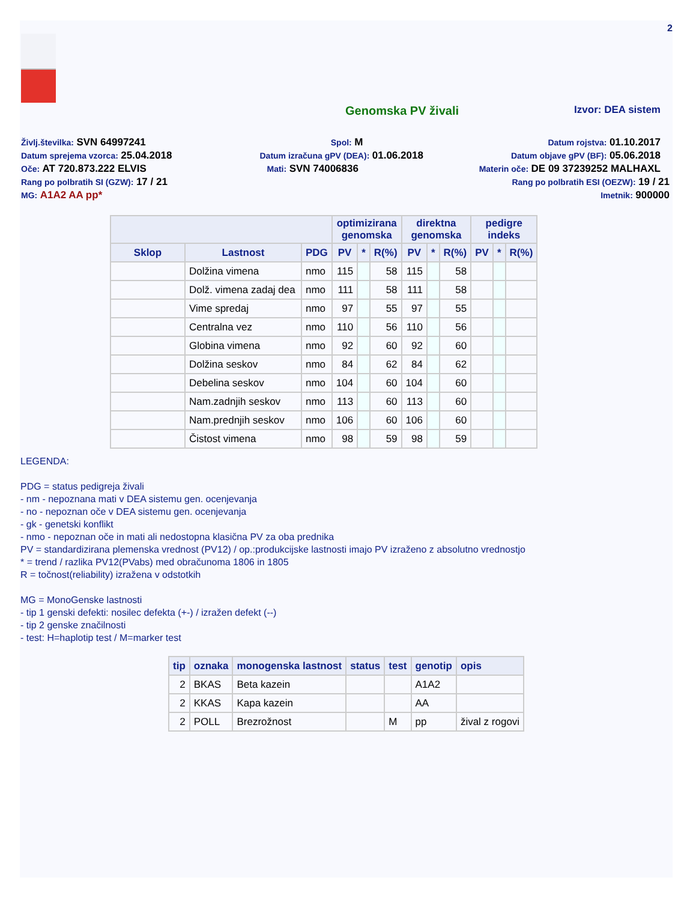2
Genomska PV živali
Izvor: DEA sistem
Življ.številka: SVN 64997241 Spol: M Datum rojstva: 01.10.2017
Datum sprejema vzorca: 25.04.2018 Datum izračuna gPV (DEA): 01.06.2018 Datum objave gPV (BF): 05.06.2018
Oče: AT 720.873.222 ELVIS Mati: SVN 74006836 Materin oče: DE 09 37239252 MALHAXL
Rang po polbratih SI (GZW): 17 / 21 Rang po polbratih ESI (OEZW): 19 / 21
MG: A1A2 AA pp* Imetnik: 900000
| | | | optimizirana genomska | | | direktna genomska | | | pedigre indeks | | |
| --- | --- | --- | --- | --- | --- | --- | --- | --- | --- | --- | --- |
| Sklop | Lastnost | PDG | PV | * | R(%) | PV | * | R(%) | PV | * | R(%) |
| | Dolžina vimena | nmo | 115 | | 58 | 115 | | 58 | | | |
| | Dolž. vimena zadaj dea | nmo | 111 | | 58 | 111 | | 58 | | | |
| | Vime spredaj | nmo | 97 | | 55 | 97 | | 55 | | | |
| | Centralna vez | nmo | 110 | | 56 | 110 | | 56 | | | |
| | Globina vimena | nmo | 92 | | 60 | 92 | | 60 | | | |
| | Dolžina seskov | nmo | 84 | | 62 | 84 | | 62 | | | |
| | Debelina seskov | nmo | 104 | | 60 | 104 | | 60 | | | |
| | Nam.zadnjih seskov | nmo | 113 | | 60 | 113 | | 60 | | | |
| | Nam.prednjih seskov | nmo | 106 | | 60 | 106 | | 60 | | | |
| | Čistost vimena | nmo | 98 | | 59 | 98 | | 59 | | | |
LEGENDA:
PDG = status pedigreja živali
- nm - nepoznana mati v DEA sistemu gen. ocenjevanja
- no - nepoznan oče v DEA sistemu gen. ocenjevanja
- gk - genetski konflikt
- nmo - nepoznan oče in mati ali nedostopna klasična PV za oba prednika
PV = standardizirana plemenska vrednost (PV12) / op.:produkcijske lastnosti imajo PV izraženo z absolutno vrednostjo
* = trend / razlika PV12(PVabs) med obračunoma 1806 in 1805
R = točnost(reliability) izražena v odstotkih
MG = MonoGenske lastnosti
- tip 1 genski defekti: nosilec defekta (+-) / izražen defekt (--)
- tip 2 genske značilnosti
- test: H=haplotip test / M=marker test
| tip | oznaka | monogenska lastnost | status | test | genotip | opis |
| --- | --- | --- | --- | --- | --- | --- |
| 2 | BKAS | Beta kazein | | | A1A2 | |
| 2 | KKAS | Kapa kazein | | | AA | |
| 2 | POLL | Brezrožnost | | M | pp | žival z rogovi |